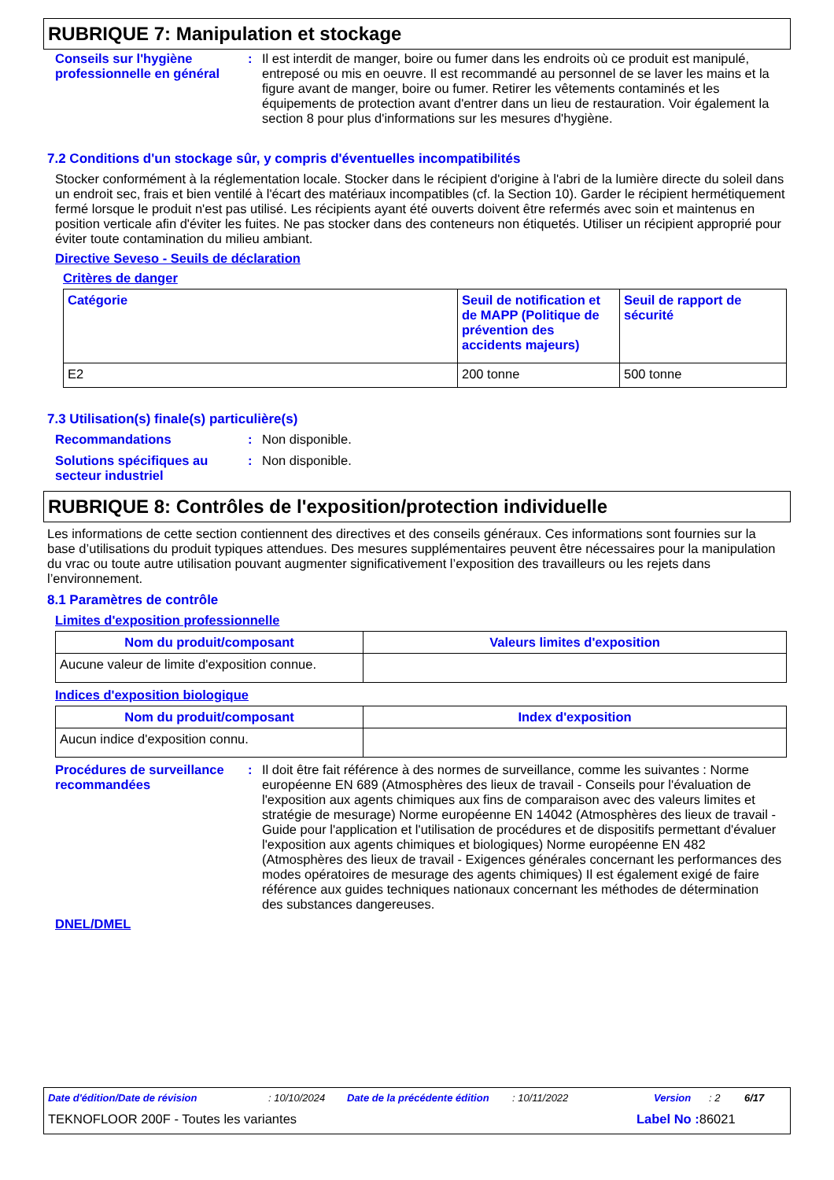RUBRIQUE 7: Manipulation et stockage
Conseils sur l'hygiène professionnelle en général
: Il est interdit de manger, boire ou fumer dans les endroits où ce produit est manipulé, entreposé ou mis en oeuvre. Il est recommandé au personnel de se laver les mains et la figure avant de manger, boire ou fumer. Retirer les vêtements contaminés et les équipements de protection avant d'entrer dans un lieu de restauration. Voir également la section 8 pour plus d'informations sur les mesures d'hygiène.
7.2 Conditions d'un stockage sûr, y compris d'éventuelles incompatibilités
Stocker conformément à la réglementation locale. Stocker dans le récipient d'origine à l'abri de la lumière directe du soleil dans un endroit sec, frais et bien ventilé à l'écart des matériaux incompatibles (cf. la Section 10). Garder le récipient hermétiquement fermé lorsque le produit n'est pas utilisé. Les récipients ayant été ouverts doivent être refermés avec soin et maintenus en position verticale afin d'éviter les fuites. Ne pas stocker dans des conteneurs non étiquetés. Utiliser un récipient approprié pour éviter toute contamination du milieu ambiant.
Directive Seveso - Seuils de déclaration
Critères de danger
| Catégorie | Seuil de notification et de MAPP (Politique de prévention des accidents majeurs) | Seuil de rapport de sécurité |
| --- | --- | --- |
| E2 | 200 tonne | 500 tonne |
7.3 Utilisation(s) finale(s) particulière(s)
Recommandations : Non disponible.
Solutions spécifiques au secteur industriel
: Non disponible.
RUBRIQUE 8: Contrôles de l'exposition/protection individuelle
Les informations de cette section contiennent des directives et des conseils généraux. Ces informations sont fournies sur la base d’utilisations du produit typiques attendues. Des mesures supplémentaires peuvent être nécessaires pour la manipulation du vrac ou toute autre utilisation pouvant augmenter significativement l’exposition des travailleurs ou les rejets dans l’environnement.
8.1 Paramètres de contrôle
Limites d'exposition professionnelle
| Nom du produit/composant | Valeurs limites d'exposition |
| --- | --- |
| Aucune valeur de limite d'exposition connue. | |
Indices d'exposition biologique
| Nom du produit/composant | Index d'exposition |
| --- | --- |
| Aucun indice d'exposition connu. | |
Procédures de surveillance recommandées
: Il doit être fait référence à des normes de surveillance, comme les suivantes : Norme européenne EN 689 (Atmosphères des lieux de travail - Conseils pour l'évaluation de l'exposition aux agents chimiques aux fins de comparaison avec des valeurs limites et stratégie de mesurage) Norme européenne EN 14042 (Atmosphères des lieux de travail - Guide pour l'application et l'utilisation de procédures et de dispositifs permettant d'évaluer l'exposition aux agents chimiques et biologiques) Norme européenne EN 482 (Atmosphères des lieux de travail - Exigences générales concernant les performances des modes opératoires de mesurage des agents chimiques) Il est également exigé de faire référence aux guides techniques nationaux concernant les méthodes de détermination des substances dangereuses.
DNEL/DMEL
Date d'édition/Date de révision: 10/10/2024 Date de la précédente édition: 10/11/2022 Version: 2 6/17
TEKNOFLOOR 200F - Toutes les variantes Label No : 86021